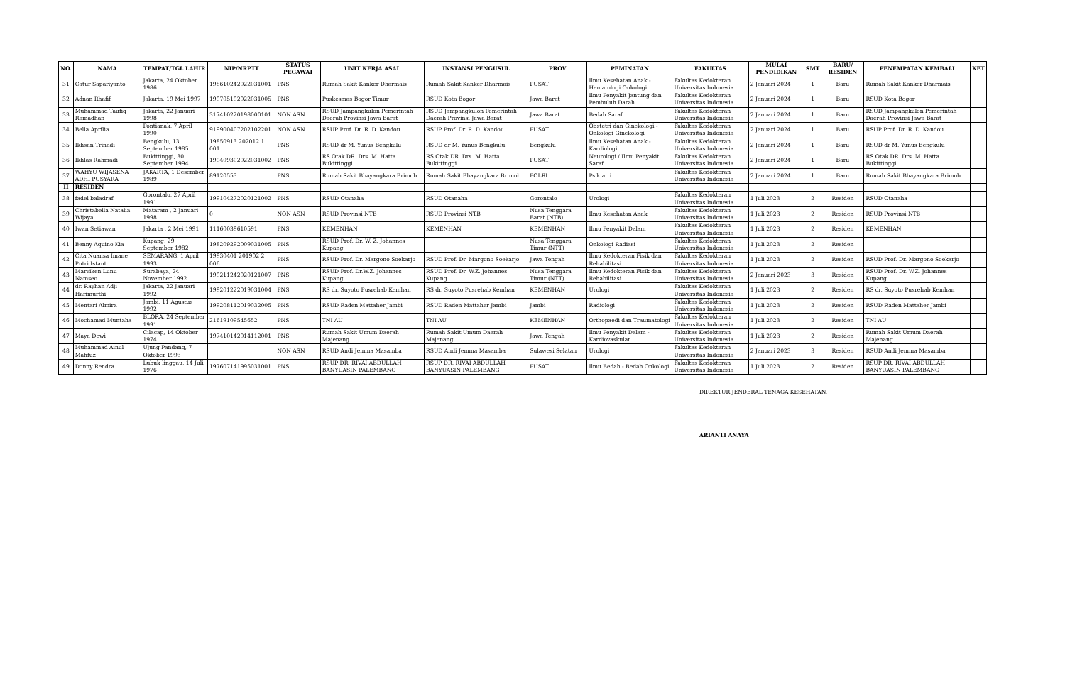| NO. | NAMA | TEMPAT/TGL LAHIR | NIP/NRPTT | STATUS PEGAWAI | UNIT KERJA ASAL | INSTANSI PENGUSUL | PROV | PEMINATAN | FAKULTAS | MULAI PENDIDIKAN | SMT | BARU/ RESIDEN | PENEMPATAN KEMBALI | KET |
| --- | --- | --- | --- | --- | --- | --- | --- | --- | --- | --- | --- | --- | --- | --- |
| 31 | Catur Sapariyanto | Jakarta, 24 Oktober 1986 | 198610242022031001 | PNS | Rumah Sakit Kanker Dharmais | Rumah Sakit Kanker Dharmais | PUSAT | Ilmu Kesehatan Anak - Hematologi Onkologi | Fakultas Kedokteran Universitas Indonesia | 2 Januari 2024 | 1 | Baru | Rumah Sakit Kanker Dharmais | |
| 32 | Adnan Rhafif | Jakarta, 19 Mei 1997 | 199705192022031005 | PNS | Puskesmas Bogor Timur | RSUD Kota Bogor | Jawa Barat | Ilmu Penyakit Jantung dan Pembuluh Darah | Fakultas Kedokteran Universitas Indonesia | 2 Januari 2024 | 1 | Baru | RSUD Kota Bogor | |
| 33 | Muhammad Taufiq Ramadhan | Jakarta, 22 Januari 1998 | 317410220198000101 | NON ASN | RSUD Jampangkulon Pemerintah Daerah Provinsi Jawa Barat | RSUD Jampangkulon Pemerintah Daerah Provinsi Jawa Barat | Jawa Barat | Bedah Saraf | Fakultas Kedokteran Universitas Indonesia | 2 Januari 2024 | 1 | Baru | RSUD Jampangkulon Pemerintah Daerah Provinsi Jawa Barat | |
| 34 | Bella Aprilia | Pontianak, 7 April 1990 | 919900407202102201 | NON ASN | RSUP Prof. Dr. R. D. Kandou | RSUP Prof. Dr. R. D. Kandou | PUSAT | Obstetri dan Ginekologi - Onkologi Ginekologi | Fakultas Kedokteran Universitas Indonesia | 2 Januari 2024 | 1 | Baru | RSUP Prof. Dr. R. D. Kandou | |
| 35 | Ikhsan Trinadi | Bengkulu, 13 September 1985 | 19850913 202012 1 001 | PNS | RSUD dr M. Yunus Bengkulu | RSUD dr M. Yunus Bengkulu | Bengkulu | Ilmu Kesehatan Anak - Kardiologi | Fakultas Kedokteran Universitas Indonesia | 2 Januari 2024 | 1 | Baru | RSUD dr M. Yunus Bengkulu | |
| 36 | Ikhlas Rahmadi | Bukittinggi, 30 September 1994 | 199409302022031002 | PNS | RS Otak DR. Drs. M. Hatta Bukittinggi | RS Otak DR. Drs. M. Hatta Bukittinggi | PUSAT | Neurologi / Ilmu Penyakit Saraf | Fakultas Kedokteran Universitas Indonesia | 2 Januari 2024 | 1 | Baru | RS Otak DR. Drs. M. Hatta Bukittinggi | |
| 37 | WAHYU WIJASENA ADHI PUSYARA | JAKARTA, 1 Desember 1989 | 89120553 | PNS | Rumah Sakit Bhayangkara Brimob | Rumah Sakit Bhayangkara Brimob | POLRI | Psikiatri | Fakultas Kedokteran Universitas Indonesia | 2 Januari 2024 | 1 | Baru | Rumah Sakit Bhayangkara Brimob | |
| II | RESIDEN | | | | | | | | | | | | | |
| 38 | fadel baladraf | Gorontalo, 27 April 1991 | 199104272020121002 | PNS | RSUD Otanaha | RSUD Otanaha | Gorontalo | Urologi | Fakultas Kedokteran Universitas Indonesia | 1 Juli 2023 | 2 | Residen | RSUD Otanaha | |
| 39 | Christabella Natalia Wijaya | Mataram , 2 Januari 1998 | 0 | NON ASN | RSUD Provinsi NTB | RSUD Provinsi NTB | Nusa Tenggara Barat (NTB) | Ilmu Kesehatan Anak | Fakultas Kedokteran Universitas Indonesia | 1 Juli 2023 | 2 | Residen | RSUD Provinsi NTB | |
| 40 | Iwan Setiawan | Jakarta , 2 Mei 1991 | 11160039610591 | PNS | KEMENHAN | KEMENHAN | KEMENHAN | Ilmu Penyakit Dalam | Fakultas Kedokteran Universitas Indonesia | 1 Juli 2023 | 2 | Residen | KEMENHAN | |
| 41 | Benny Aquino Kia | Kupang, 29 September 1982 | 198209292009031005 | PNS | RSUD Prof. Dr. W. Z. Johannes Kupang | | Nusa Tenggara Timur (NTT) | Onkologi Radiasi | Fakultas Kedokteran Universitas Indonesia | 1 Juli 2023 | 2 | Residen | | |
| 42 | Cita Nuansa Imane Putri Istanto | SEMARANG, 1 April 1993 | 19930401 201902 2 006 | PNS | RSUD Prof. Dr. Margono Soekarjo | RSUD Prof. Dr. Margono Soekarjo | Jawa Tengah | Ilmu Kedokteran Fisik dan Rehabilitasi | Fakultas Kedokteran Universitas Indonesia | 1 Juli 2023 | 2 | Residen | RSUD Prof. Dr. Margono Soekarjo | |
| 43 | Marviken Lunu Namseo | Surabaya, 24 November 1992 | 199211242020121007 | PNS | RSUD Prof. Dr.W.Z. Johannes Kupang | RSUD Prof. Dr. W.Z. Johannes Kupang | Nusa Tenggara Timur (NTT) | Ilmu Kedokteran Fisik dan Rehabilitasi | Fakultas Kedokteran Universitas Indonesia | 2 Januari 2023 | 3 | Residen | RSUD Prof. Dr. W.Z. Johannes Kupang | |
| 44 | dr. Rayhan Adji Harimurthi | Jakarta, 22 Januari 1992 | 199201222019031004 | PNS | RS dr. Suyoto Pusrehab Kemhan | RS dr. Suyoto Pusrehab Kemhan | KEMENHAN | Urologi | Fakultas Kedokteran Universitas Indonesia | 1 Juli 2023 | 2 | Residen | RS dr. Suyoto Pusrehab Kemhan | |
| 45 | Mentari Almira | Jambi, 11 Agustus 1992 | 199208112019032005 | PNS | RSUD Raden Mattaher Jambi | RSUD Raden Mattaher Jambi | Jambi | Radiologi | Fakultas Kedokteran Universitas Indonesia | 1 Juli 2023 | 2 | Residen | RSUD Raden Mattaher Jambi | |
| 46 | Mochamad Muntaha | BLORA, 24 September 1991 | 21619109545652 | PNS | TNI AU | TNI AU | KEMENHAN | Orthopaedi dan Traumatologi | Fakultas Kedokteran Universitas Indonesia | 1 Juli 2023 | 2 | Residen | TNI AU | |
| 47 | Maya Dewi | Cilacap, 14 Oktober 1974 | 197410142014112001 | PNS | Rumah Sakit Umum Daerah Majenang | Rumah Sakit Umum Daerah Majenang | Jawa Tengah | Ilmu Penyakit Dalam - Kardiovaskular | Fakultas Kedokteran Universitas Indonesia | 1 Juli 2023 | 2 | Residen | Rumah Sakit Umum Daerah Majenang | |
| 48 | Muhammad Ainul Mahfuz | Ujung Pandang, 7 Oktober 1993 | | NON ASN | RSUD Andi Jemma Masamba | RSUD Andi Jemma Masamba | Sulawesi Selatan | Urologi | Fakultas Kedokteran Universitas Indonesia | 2 Januari 2023 | 3 | Residen | RSUD Andi Jemma Masamba | |
| 49 | Donny Rendra | Lubuk linggau, 14 Juli 1976 | 197607141995031001 | PNS | RSUP DR. RIVAI ABDULLAH BANYUASIN PALEMBANG | RSUP DR. RIVAI ABDULLAH BANYUASIN PALEMBANG | PUSAT | Ilmu Bedah - Bedah Onkologi | Fakultas Kedokteran Universitas Indonesia | 1 Juli 2023 | 2 | Residen | RSUP DR. RIVAI ABDULLAH BANYUASIN PALEMBANG | |
DIREKTUR JENDERAL TENAGA KESEHATAN,
ARIANTI ANAYA